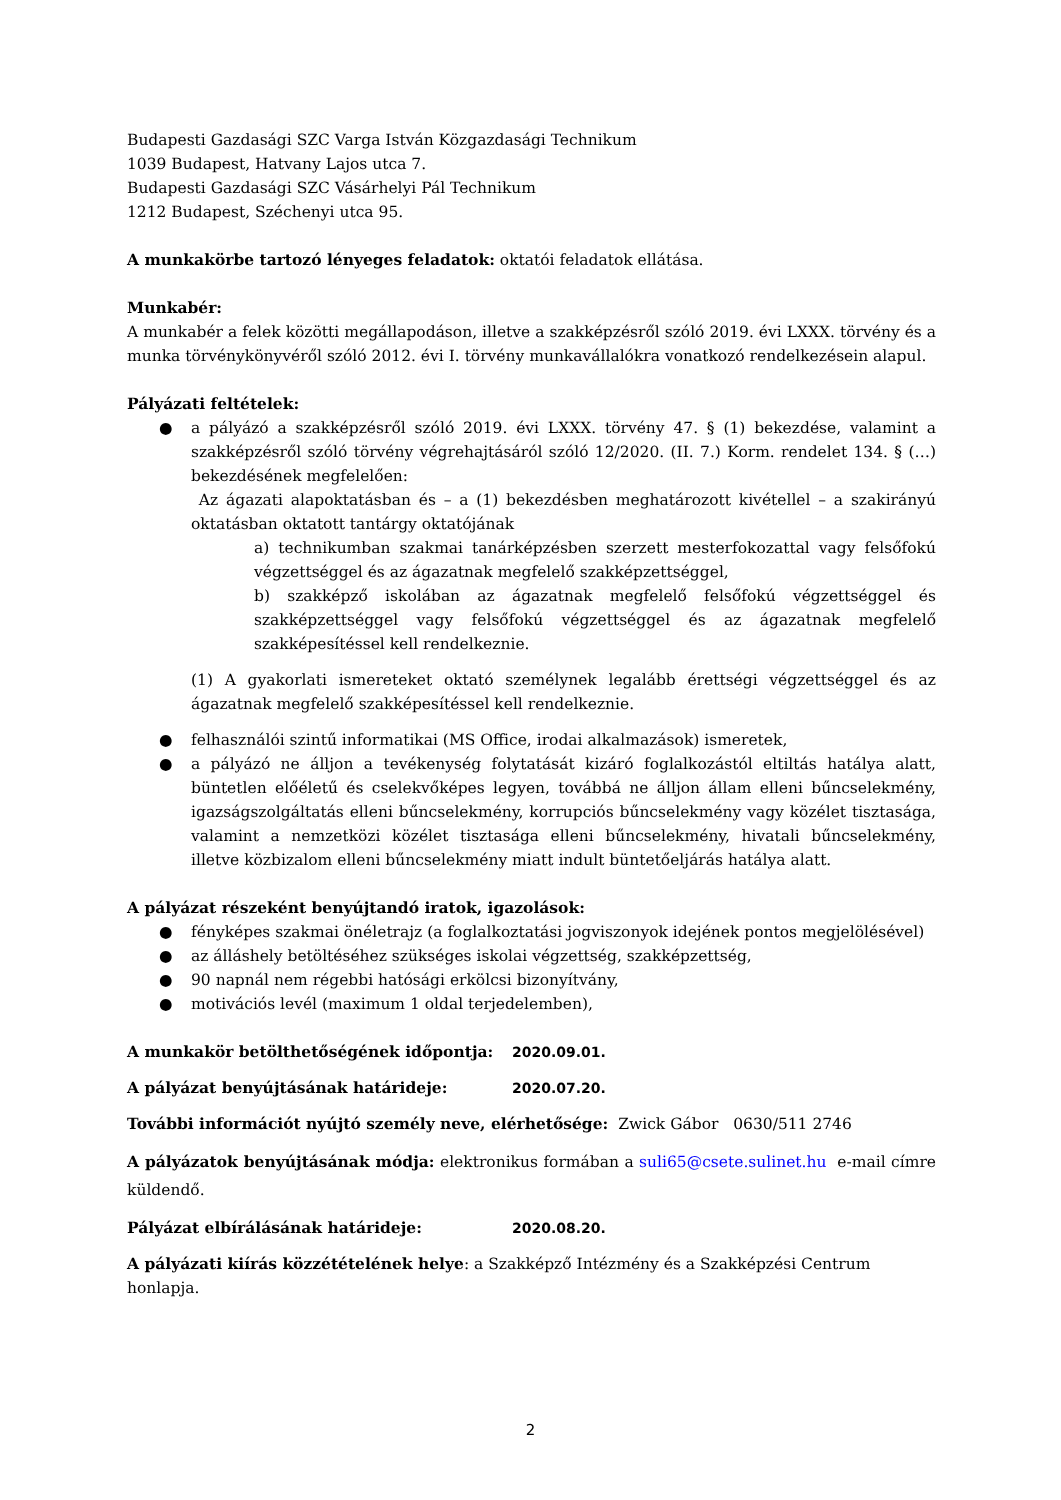Budapesti Gazdasági SZC Varga István Közgazdasági Technikum
1039 Budapest, Hatvany Lajos utca 7.
Budapesti Gazdasági SZC Vásárhelyi Pál Technikum
1212 Budapest, Széchenyi utca 95.
A munkakörbe tartozó lényeges feladatok: oktatói feladatok ellátása.
Munkabér:
A munkabér a felek közötti megállapodáson, illetve a szakképzésről szóló 2019. évi LXXX. törvény és a munka törvénykönyvéről szóló 2012. évi I. törvény munkavállalókra vonatkozó rendelkezésein alapul.
Pályázati feltételek:
● a pályázó a szakképzésről szóló 2019. évi LXXX. törvény 47. § (1) bekezdése, valamint a szakképzésről szóló törvény végrehajtásáról szóló 12/2020. (II. 7.) Korm. rendelet 134. § (…) bekezdésének megfelelően:
Az ágazati alapoktatásban és – a (1) bekezdésben meghatározott kivétellel – a szakirányú oktatásban oktatott tantárgy oktatójának
a) technikumban szakmai tanárképzésben szerzett mesterfokozattal vagy felsőfokú végzettséggel és az ágazatnak megfelelő szakképzettséggel,
b) szakképző iskolában az ágazatnak megfelelő felsőfokú végzettséggel és szakképzettséggel vagy felsőfokú végzettséggel és az ágazatnak megfelelő szakképesítéssel kell rendelkeznie.
(1) A gyakorlati ismereteket oktató személynek legalább érettségi végzettséggel és az ágazatnak megfelelő szakképesítéssel kell rendelkeznie.
● felhasználói szintű informatikai (MS Office, irodai alkalmazások) ismeretek,
● a pályázó ne álljon a tevékenység folytatását kizáró foglalkozástól eltiltás hatálya alatt, büntetlen előéletű és cselekvőképes legyen, továbbá ne álljon állam elleni bűncselekmény, igazságszolgáltatás elleni bűncselekmény, korrupciós bűncselekmény vagy közélet tisztasága, valamint a nemzetközi közélet tisztasága elleni bűncselekmény, hivatali bűncselekmény, illetve közbizalom elleni bűncselekmény miatt indult büntetőeljárás hatálya alatt.
A pályázat részeként benyújtandó iratok, igazolások:
● fényképes szakmai önéletrajz (a foglalkoztatási jogviszonyok idejének pontos megjelölésével)
● az álláshely betöltéséhez szükséges iskolai végzettség, szakképzettség,
● 90 napnál nem régebbi hatósági erkölcsi bizonyítvány,
● motivációs levél (maximum 1 oldal terjedelemben),
A munkakör betölthetőségének időpontja: 2020.09.01.
A pályázat benyújtásának határideje: 2020.07.20.
További információt nyújtó személy neve, elérhetősége: Zwick Gábor 0630/511 2746
A pályázatok benyújtásának módja: elektronikus formában a suli65@csete.sulinet.hu e-mail címre küldendő.
Pályázat elbírálásának határideje: 2020.08.20.
A pályázati kiírás közzétételének helye: a Szakképző Intézmény és a Szakképzési Centrum honlapja.
2